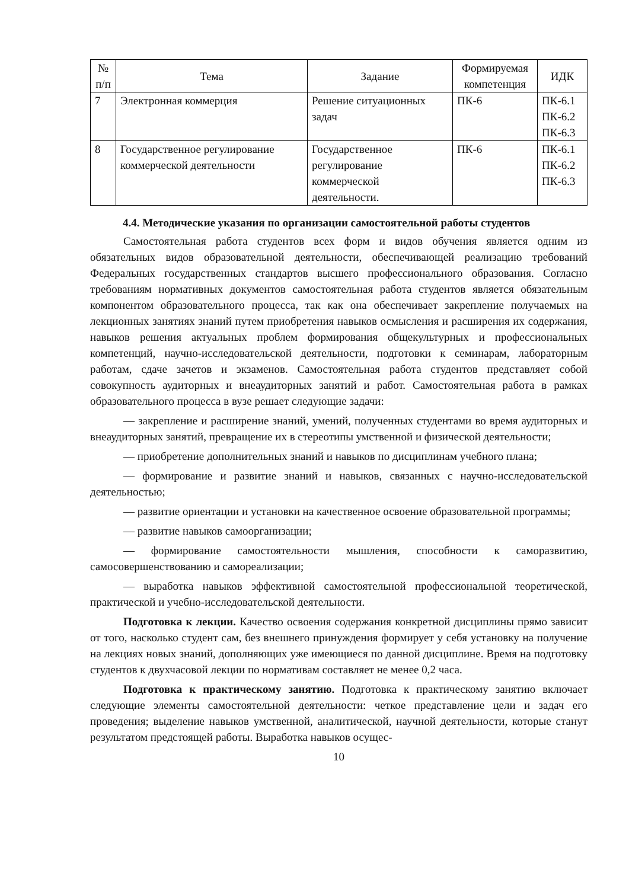| № п/п | Тема | Задание | Формируемая компетенция | ИДК |
| --- | --- | --- | --- | --- |
| 7 | Электронная коммерция | Решение ситуационных задач | ПК-6 | ПК-6.1 ПК-6.2 ПК-6.3 |
| 8 | Государственное регулирование коммерческой деятельности | Государственное регулирование коммерческой деятельности. | ПК-6 | ПК-6.1 ПК-6.2 ПК-6.3 |
4.4. Методические указания по организации самостоятельной работы студентов
Самостоятельная работа студентов всех форм и видов обучения является одним из обязательных видов образовательной деятельности, обеспечивающей реализацию требований Федеральных государственных стандартов высшего профессионального образования. Согласно требованиям нормативных документов самостоятельная работа студентов является обязательным компонентом образовательного процесса, так как она обеспечивает закрепление получаемых на лекционных занятиях знаний путем приобретения навыков осмысления и расширения их содержания, навыков решения актуальных проблем формирования общекультурных и профессиональных компетенций, научно-исследовательской деятельности, подготовки к семинарам, лабораторным работам, сдаче зачетов и экзаменов. Самостоятельная работа студентов представляет собой совокупность аудиторных и внеаудиторных занятий и работ. Самостоятельная работа в рамках образовательного процесса в вузе решает следующие задачи:
— закрепление и расширение знаний, умений, полученных студентами во время аудиторных и внеаудиторных занятий, превращение их в стереотипы умственной и физической деятельности;
— приобретение дополнительных знаний и навыков по дисциплинам учебного плана;
— формирование и развитие знаний и навыков, связанных с научно-исследовательской деятельностью;
— развитие ориентации и установки на качественное освоение образовательной программы;
— развитие навыков самоорганизации;
— формирование самостоятельности мышления, способности к саморазвитию, самосовершенствованию и самореализации;
— выработка навыков эффективной самостоятельной профессиональной теоретической, практической и учебно-исследовательской деятельности.
Подготовка к лекции. Качество освоения содержания конкретной дисциплины прямо зависит от того, насколько студент сам, без внешнего принуждения формирует у себя установку на получение на лекциях новых знаний, дополняющих уже имеющиеся по данной дисциплине. Время на подготовку студентов к двухчасовой лекции по нормативам составляет не менее 0,2 часа.
Подготовка к практическому занятию. Подготовка к практическому занятию включает следующие элементы самостоятельной деятельности: четкое представление цели и задач его проведения; выделение навыков умственной, аналитической, научной деятельности, которые станут результатом предстоящей работы. Выработка навыков осущес-
10